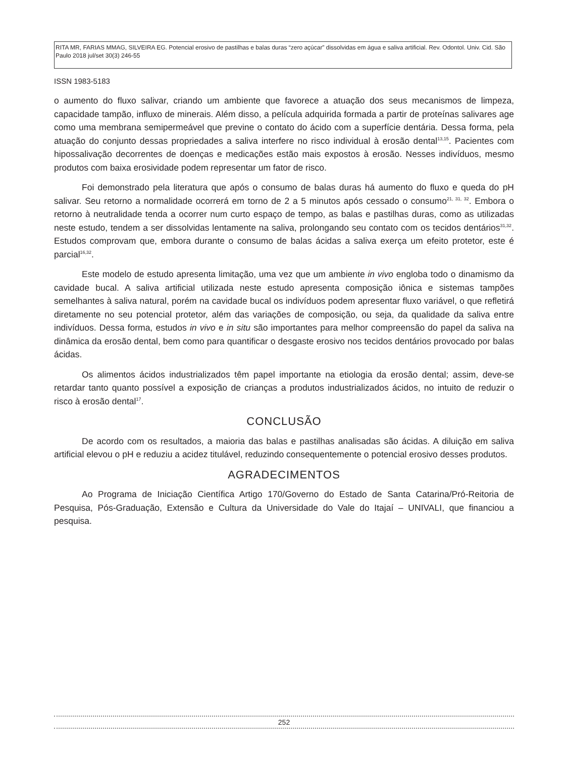RITA MR, FARIAS MMAG, SILVEIRA EG. Potencial erosivo de pastilhas e balas duras “zero açúcar” dissolvidas em água e saliva artificial. Rev. Odontol. Univ. Cid. São Paulo 2018 jul/set 30(3) 246-55
ISSN 1983-5183
o aumento do fluxo salivar, criando um ambiente que favorece a atuação dos seus mecanismos de limpeza, capacidade tampão, influxo de minerais. Além disso, a película adquirida formada a partir de proteínas salivares age como uma membrana semipermeável que previne o contato do ácido com a superfície dentária. Dessa forma, pela atuação do conjunto dessas propriedades a saliva interfere no risco individual à erosão dental<sup>13,15</sup>. Pacientes com hipossalivação decorrentes de doenças e medicações estão mais expostos à erosão. Nesses indivíduos, mesmo produtos com baixa erosividade podem representar um fator de risco.
Foi demonstrado pela literatura que após o consumo de balas duras há aumento do fluxo e queda do pH salivar. Seu retorno a normalidade ocorrerá em torno de 2 a 5 minutos após cessado o consumo<sup>21, 31, 32</sup>. Embora o retorno à neutralidade tenda a ocorrer num curto espaço de tempo, as balas e pastilhas duras, como as utilizadas neste estudo, tendem a ser dissolvidas lentamente na saliva, prolongando seu contato com os tecidos dentários<sup>31,32</sup>. Estudos comprovam que, embora durante o consumo de balas ácidas a saliva exerça um efeito protetor, este é parcial<sup>16,32</sup>.
Este modelo de estudo apresenta limitação, uma vez que um ambiente in vivo engloba todo o dinamismo da cavidade bucal. A saliva artificial utilizada neste estudo apresenta composição iônica e sistemas tampões semelhantes à saliva natural, porém na cavidade bucal os indivíduos podem apresentar fluxo variável, o que refletirá diretamente no seu potencial protetor, além das variações de composição, ou seja, da qualidade da saliva entre indivíduos. Dessa forma, estudos in vivo e in situ são importantes para melhor compreensão do papel da saliva na dinâmica da erosão dental, bem como para quantificar o desgaste erosivo nos tecidos dentários provocado por balas ácidas.
Os alimentos ácidos industrializados têm papel importante na etiologia da erosão dental; assim, deve-se retardar tanto quanto possível a exposição de crianças a produtos industrializados ácidos, no intuito de reduzir o risco à erosão dental<sup>17</sup>.
CONCLUSÃO
De acordo com os resultados, a maioria das balas e pastilhas analisadas são ácidas. A diluição em saliva artificial elevou o pH e reduziu a acidez titulável, reduzindo consequentemente o potencial erosivo desses produtos.
AGRADECIMENTOS
Ao Programa de Iniciação Científica Artigo 170/Governo do Estado de Santa Catarina/Pró-Reitoria de Pesquisa, Pós-Graduação, Extensão e Cultura da Universidade do Vale do Itajaí – UNIVALI, que financiou a pesquisa.
252